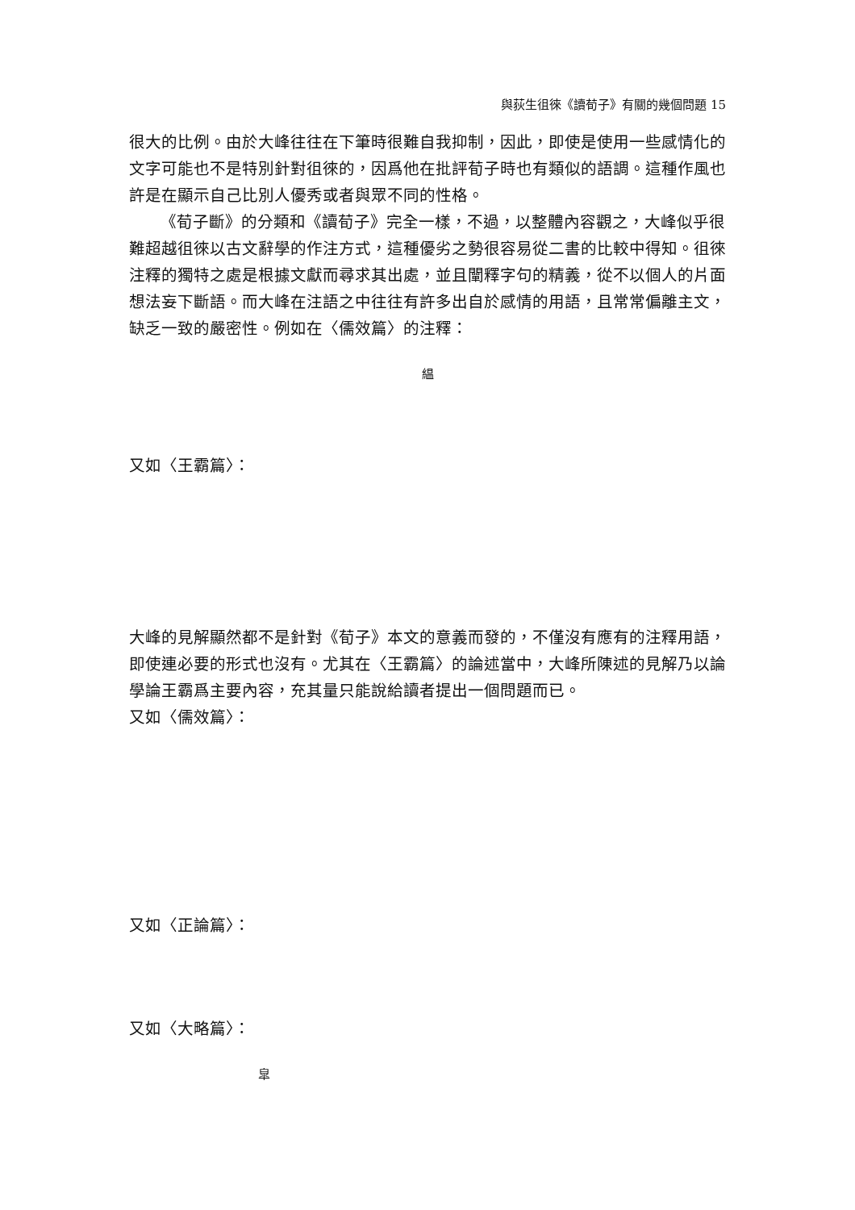與荻生徂徠《讀荀子》有關的幾個問題 15
很大的比例。由於大峰往往在下筆時很難自我抑制，因此，即使是使用一些感情化的文字可能也不是特別針對徂徠的，因爲他在批評荀子時也有類似的語調。這種作風也許是在顯示自己比別人優秀或者與眾不同的性格。
《荀子斷》的分類和《讀荀子》完全一樣，不過，以整體內容觀之，大峰似乎很難超越徂徠以古文辭學的作注方式，這種優劣之勢很容易從二書的比較中得知。徂徠注釋的獨特之處是根據文獻而尋求其出處，並且闡釋字句的精義，從不以個人的片面想法妄下斷語。而大峰在注語之中往往有許多出自於感情的用語，且常常偏離主文，缺乏一致的嚴密性。例如在〈儒效篇〉的注釋：
緼
又如〈王霸篇〉：
大峰的見解顯然都不是針對《荀子》本文的意義而發的，不僅沒有應有的注釋用語，即使連必要的形式也沒有。尤其在〈王霸篇〉的論述當中，大峰所陳述的見解乃以論學論王霸爲主要內容，充其量只能說給讀者提出一個問題而已。
又如〈儒效篇〉：
又如〈正論篇〉：
又如〈大略篇〉：
皐